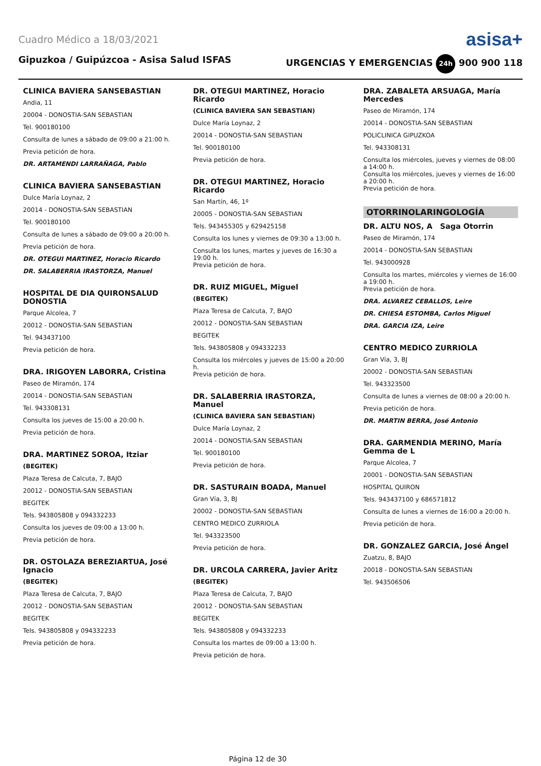Cuadro Médico a 18/03/2021 asisa+
Gipuzkoa / Guipúzcoa - Asisa Salud ISFAS URGENCIAS Y EMERGENCIAS 24h 900 900 118
CLINICA BAVIERA SANSEBASTIAN
Andia, 11
20004 - DONOSTIA-SAN SEBASTIAN
Tel. 900180100
Consulta de lunes a sábado de 09:00 a 21:00 h.
Previa petición de hora.
DR. ARTAMENDI LARRAÑAGA, Pablo
CLINICA BAVIERA SANSEBASTIAN
Dulce María Loynaz, 2
20014 - DONOSTIA-SAN SEBASTIAN
Tel. 900180100
Consulta de lunes a sábado de 09:00 a 20:00 h.
Previa petición de hora.
DR. OTEGUI MARTINEZ, Horacio Ricardo
DR. SALABERRIA IRASTORZA, Manuel
HOSPITAL DE DIA QUIRONSALUD DONOSTIA
Parque Alcolea, 7
20012 - DONOSTIA-SAN SEBASTIAN
Tel. 943437100
Previa petición de hora.
DRA. IRIGOYEN LABORRA, Cristina
Paseo de Miramón, 174
20014 - DONOSTIA-SAN SEBASTIAN
Tel. 943308131
Consulta los jueves de 15:00 a 20:00 h.
Previa petición de hora.
DRA. MARTINEZ SOROA, Itziar
(BEGITEK)
Plaza Teresa de Calcuta, 7, BAJO
20012 - DONOSTIA-SAN SEBASTIAN
BEGITEK
Tels. 943805808 y 094332233
Consulta los jueves de 09:00 a 13:00 h.
Previa petición de hora.
DR. OSTOLAZA BEREZIARTUA, José Ignacio
(BEGITEK)
Plaza Teresa de Calcuta, 7, BAJO
20012 - DONOSTIA-SAN SEBASTIAN
BEGITEK
Tels. 943805808 y 094332233
Previa petición de hora.
DR. OTEGUI MARTINEZ, Horacio Ricardo
(CLINICA BAVIERA SAN SEBASTIAN)
Dulce María Loynaz, 2
20014 - DONOSTIA-SAN SEBASTIAN
Tel. 900180100
Previa petición de hora.
DR. OTEGUI MARTINEZ, Horacio Ricardo
San Martín, 46, 1º
20005 - DONOSTIA-SAN SEBASTIAN
Tels. 943455305 y 629425158
Consulta los lunes y viernes de 09:30 a 13:00 h.
Consulta los lunes, martes y jueves de 16:30 a 19:00 h.
Previa petición de hora.
DR. RUIZ MIGUEL, Miguel
(BEGITEK)
Plaza Teresa de Calcuta, 7, BAJO
20012 - DONOSTIA-SAN SEBASTIAN
BEGITEK
Tels. 943805808 y 094332233
Consulta los miércoles y jueves de 15:00 a 20:00 h.
Previa petición de hora.
DR. SALABERRIA IRASTORZA, Manuel
(CLINICA BAVIERA SAN SEBASTIAN)
Dulce María Loynaz, 2
20014 - DONOSTIA-SAN SEBASTIAN
Tel. 900180100
Previa petición de hora.
DR. SASTURAIN BOADA, Manuel
Gran Vía, 3, BJ
20002 - DONOSTIA-SAN SEBASTIAN
CENTRO MEDICO ZURRIOLA
Tel. 943323500
Previa petición de hora.
DR. URCOLA CARRERA, Javier Aritz
(BEGITEK)
Plaza Teresa de Calcuta, 7, BAJO
20012 - DONOSTIA-SAN SEBASTIAN
BEGITEK
Tels. 943805808 y 094332233
Consulta los martes de 09:00 a 13:00 h.
Previa petición de hora.
DRA. ZABALETA ARSUAGA, María Mercedes
Paseo de Miramón, 174
20014 - DONOSTIA-SAN SEBASTIAN
POLICLINICA GIPUZKOA
Tel. 943308131
Consulta los miércoles, jueves y viernes de 08:00 a 14:00 h.
Consulta los miércoles, jueves y viernes de 16:00 a 20:00 h.
Previa petición de hora.
OTORRINOLARINGOLOGÍA
DR. ALTU NOS, A Saga Otorrin
Paseo de Miramón, 174
20014 - DONOSTIA-SAN SEBASTIAN
Tel. 943000928
Consulta los martes, miércoles y viernes de 16:00 a 19:00 h.
Previa petición de hora.
DRA. ALVAREZ CEBALLOS, Leire
DR. CHIESA ESTOMBA, Carlos Miguel
DRA. GARCIA IZA, Leire
CENTRO MEDICO ZURRIOLA
Gran Vía, 3, BJ
20002 - DONOSTIA-SAN SEBASTIAN
Tel. 943323500
Consulta de lunes a viernes de 08:00 a 20:00 h.
Previa petición de hora.
DR. MARTIN BERRA, José Antonio
DRA. GARMENDIA MERINO, María Gemma de L
Parque Alcolea, 7
20001 - DONOSTIA-SAN SEBASTIAN
HOSPITAL QUIRON
Tels. 943437100 y 686571812
Consulta de lunes a viernes de 16:00 a 20:00 h.
Previa petición de hora.
DR. GONZALEZ GARCIA, José Ángel
Zuatzu, 8, BAJO
20018 - DONOSTIA-SAN SEBASTIAN
Tel. 943506506
Página 12 de 30